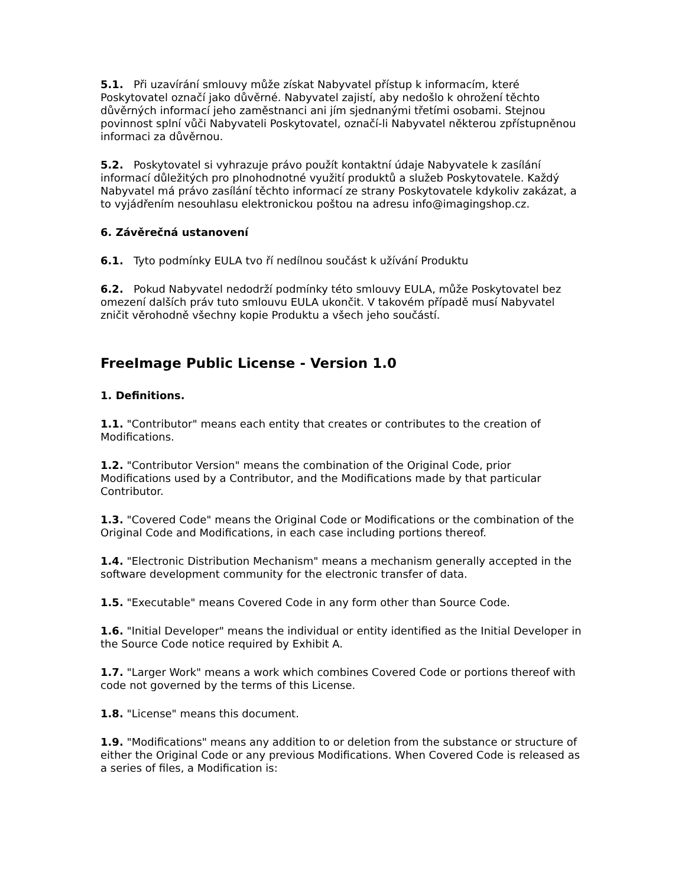5.1. Při uzavírání smlouvy může získat Nabyvatel přístup k informacím, které Poskytovatel označí jako důvěrné. Nabyvatel zajistí, aby nedošlo k ohrožení těchto důvěrných informací jeho zaměstnanci ani jím sjednanými třetími osobami. Stejnou povinnost splní vůči Nabyvateli Poskytovatel, označí-li Nabyvatel některou zpřístupněnou informaci za důvěrnou.
5.2. Poskytovatel si vyhrazuje právo použít kontaktní údaje Nabyvatele k zasílání informací důležitých pro plnohodnotné využití produktů a služeb Poskytovatele. Každý Nabyvatel má právo zasílání těchto informací ze strany Poskytovatele kdykoliv zakázat, a to vyjádřením nesouhlasu elektronickou poštou na adresu info@imagingshop.cz.
6. Závěrečná ustanovení
6.1. Tyto podmínky EULA tvo ří nedílnou součást k užívání Produktu
6.2. Pokud Nabyvatel nedodrží podmínky této smlouvy EULA, může Poskytovatel bez omezení dalších práv tuto smlouvu EULA ukončit. V takovém případě musí Nabyvatel zničit věrohodně všechny kopie Produktu a všech jeho součástí.
FreeImage Public License - Version 1.0
1. Definitions.
1.1. "Contributor" means each entity that creates or contributes to the creation of Modifications.
1.2. "Contributor Version" means the combination of the Original Code, prior Modifications used by a Contributor, and the Modifications made by that particular Contributor.
1.3. "Covered Code" means the Original Code or Modifications or the combination of the Original Code and Modifications, in each case including portions thereof.
1.4. "Electronic Distribution Mechanism" means a mechanism generally accepted in the software development community for the electronic transfer of data.
1.5. "Executable" means Covered Code in any form other than Source Code.
1.6. "Initial Developer" means the individual or entity identified as the Initial Developer in the Source Code notice required by Exhibit A.
1.7. "Larger Work" means a work which combines Covered Code or portions thereof with code not governed by the terms of this License.
1.8. "License" means this document.
1.9. "Modifications" means any addition to or deletion from the substance or structure of either the Original Code or any previous Modifications. When Covered Code is released as a series of files, a Modification is: